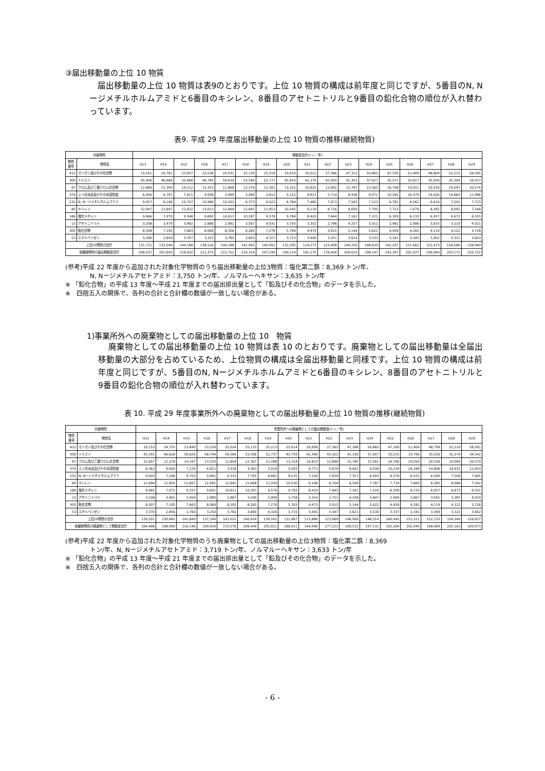③届出移動量の上位 10 物質
届出移動量の上位 10 物質は表9のとおりです。上位 10 物質の構成は前年度と同じですが、5番目のN, Nージメチルホルムアミドと6番目のキシレン、8番目のアセトニトリルと9番目の鉛化合物の順位が入れ替わっています。
表9. 平成 29 年度届出移動量の上位 10 物質の推移(継続物質)
| 対象物質 | | 移動量合計(トン／年) | | | | | | | | | | | | | | | | |
| --- | --- | --- | --- | --- | --- | --- | --- | --- | --- | --- | --- | --- | --- | --- | --- | --- | --- | --- |
| 物質 番号 | 物質名 | H13 | H14 | H15 | H16 | H17 | H18 | H19 | H20 | H21 | H22 | H23 | H24 | H25 | H26 | H27 | H28 | H29 |
| 412 | マンガン及びその化合物 | 19,161 | 24,761 | 23,857 | 23,538 | 25,031 | 25,139 | 25,218 | 25,619 | 20,012 | 27,366 | 47,312 | 50,862 | 47,195 | 51,409 | 48,804 | 52,215 | 58,585 |
| 300 | トルエン | 45,456 | 46,668 | 50,868 | 48,785 | 54,639 | 53,549 | 52,771 | 45,810 | 42,370 | 42,950 | 41,355 | 37,927 | 35,537 | 33,817 | 35,059 | 35,394 | 34,557 |
| 87 | クロム及び三価クロム化合物 | 12,868 | 12,309 | 14,212 | 13,353 | 11,868 | 12,379 | 12,301 | 13,322 | 10,825 | 12,892 | 15,787 | 15,562 | 16,708 | 19,051 | 20,559 | 19,047 | 20,574 |
| 374 | ふっ化水素及びその水溶性塩 | 6,456 | 6,707 | 7,411 | 4,938 | 3,999 | 3,440 | 3,612 | 5,152 | 4,813 | 5,714 | 8,438 | 9,071 | 10,265 | 16,379 | 14,926 | 14,662 | 11,986 |
| 232 | N, Nージメチルホルムアミド | 9,957 | 8,196 | 10,747 | 10,986 | 10,303 | 8,373 | 9,022 | 8,784 | 7,480 | 7,873 | 7,563 | 7,123 | 6,781 | 6,562 | 6,619 | 7,541 | 7,723 |
| 80 | キシレン | 12,947 | 11,897 | 12,832 | 13,013 | 12,864 | 12,691 | 11,953 | 10,545 | 9,119 | 8,716 | 8,609 | 7,795 | 7,723 | 7,679 | 8,395 | 8,092 | 7,548 |
| 186 | 塩化メチレン | 9,966 | 7,979 | 9,348 | 9,695 | 10,613 | 10,287 | 9,578 | 9,784 | 8,420 | 7,844 | 7,161 | 7,221 | 6,309 | 6,233 | 6,957 | 6,673 | 6,555 |
| 13 | アセトニトリル | 3,208 | 3,479 | 3,482 | 2,886 | 2,881 | 3,567 | 4,031 | 3,793 | 3,352 | 2,786 | 4,257 | 3,912 | 2,981 | 2,906 | 3,633 | 3,519 | 4,021 |
| 305 | 鉛化合物 | 8,308 | 7,195 | 7,663 | 8,069 | 8,206 | 8,265 | 7,278 | 5,764 | 4,474 | 3,915 | 5,144 | 5,622 | 4,458 | 4,282 | 4,119 | 4,122 | 3,728 |
| 53 | エチルベンゼン | 3,396 | 2,858 | 3,767 | 3,253 | 3,785 | 3,803 | 4,327 | 3,723 | 3,408 | 3,351 | 3,624 | 3,533 | 3,341 | 3,343 | 3,402 | 3,322 | 3,663 |
| 上位10物質の合計 | | 131,722 | 132,049 | 144,188 | 138,516 | 144,188 | 141,492 | 140,091 | 132,295 | 114,273 | 123,408 | 149,250 | 148,629 | 141,297 | 151,662 | 152,473 | 154,586 | 158,940 |
| 全継続物質の届出移動量合計 | | 208,037 | 201,605 | 218,832 | 212,375 | 215,752 | 210,314 | 207,249 | 190,114 | 165,270 | 178,426 | 200,610 | 198,147 | 193,347 | 202,937 | 199,064 | 203,172 | 210,722 |
(参考)平成 22 年度から追加された対象化学物質のうち届出移動量の上位3物質：塩化第二鉄：8,369 トン/年、
N, Nージメチルアセトアミド：3,750 トン/年、ノルマルーヘキサン：3,635 トン/年
※ 「鉛化合物」の平成 13 年度～平成 21 年度までの届出排出量として「鉛及びその化合物」のデータを示した。
※　四捨五入の関係で、各列の合計と合計欄の数値が一致しない場合がある。
1)事業所外への廃棄物としての届出移動量の上位 10　物質
廃棄物としての届出移動量の上位 10 物質は表 10 のとおりです。廃棄物としての届出移動量は全届出移動量の大部分を占めているため、上位物質の構成は全届出移動量と同様です。上位 10 物質の構成は前年度と同じですが、5番目のN, Nージメチルホルムアミドと6番目のキシレン、8番目のアセトニトリルと9番目の鉛化合物の順位が入れ替わっています。
表 10. 平成 29 年度事業所外への廃棄物としての届出移動量の上位 10 物質の推移(継続物質)
| 対象物質 | | 事業所外への廃棄物としての届出移動量(トン／年) | | | | | | | | | | | | | | | | |
| --- | --- | --- | --- | --- | --- | --- | --- | --- | --- | --- | --- | --- | --- | --- | --- | --- | --- | --- |
| 物質 番号 | 物質名 | H13 | H14 | H15 | H16 | H17 | H18 | H19 | H20 | H21 | H22 | H23 | H24 | H25 | H26 | H27 | H28 | H29 |
| 412 | マンガン及びその化合物 | 19,153 | 24,755 | 23,849 | 23,530 | 25,024 | 25,133 | 25,213 | 25,614 | 20,008 | 27,363 | 47,308 | 50,860 | 47,190 | 51,404 | 48,799 | 52,210 | 58,581 |
| 300 | トルエン | 45,391 | 46,628 | 50,829 | 48,744 | 54,584 | 53,506 | 52,737 | 45,759 | 42,340 | 42,922 | 41,330 | 37,907 | 35,515 | 33,796 | 35,030 | 35,374 | 34,542 |
| 87 | クロム及び三価クロム化合物 | 12,857 | 12,278 | 14,167 | 13,333 | 11,854 | 12,367 | 12,288 | 13,314 | 10,819 | 12,890 | 15,785 | 15,561 | 16,706 | 19,050 | 20,556 | 19,045 | 20,570 |
| 374 | ふっ化水素及びその水溶性塩 | 6,363 | 6,600 | 7,276 | 4,821 | 3,918 | 3,363 | 3,554 | 5,093 | 4,773 | 5,674 | 8,401 | 9,038 | 10,234 | 16,348 | 14,896 | 14,631 | 11,953 |
| 232 | N, Nージメチルホルムアミド | 9,003 | 7,248 | 9,703 | 9,941 | 9,333 | 7,705 | 8,681 | 8,535 | 7,226 | 7,659 | 7,357 | 6,943 | 6,578 | 6,521 | 6,590 | 7,500 | 7,685 |
| 80 | キシレン | 12,894 | 11,850 | 12,807 | 12,992 | 12,842 | 12,668 | 11,939 | 10,530 | 9,108 | 8,704 | 8,599 | 7,787 | 7,714 | 7,669 | 8,385 | 8,086 | 7,542 |
| 186 | 塩化メチレン | 9,965 | 7,971 | 9,337 | 9,691 | 10,611 | 10,287 | 9,576 | 9,783 | 8,419 | 7,843 | 7,161 | 7,220 | 6,309 | 6,233 | 6,957 | 6,673 | 6,555 |
| 13 | アセトニトリル | 3,198 | 3,461 | 3,459 | 2,880 | 2,867 | 3,540 | 3,999 | 3,758 | 3,314 | 2,751 | 4,198 | 3,847 | 2,904 | 2,867 | 3,501 | 3,387 | 4,010 |
| 305 | 鉛化合物 | 8,307 | 7,195 | 7,663 | 8,069 | 8,205 | 8,265 | 7,278 | 5,763 | 4,473 | 3,915 | 5,144 | 5,622 | 4,458 | 4,282 | 4,119 | 4,122 | 3,728 |
| 53 | エチルベンゼン | 3,370 | 2,856 | 3,760 | 3,250 | 3,782 | 3,800 | 4,326 | 3,719 | 3,405 | 3,347 | 3,621 | 3,530 | 3,337 | 3,341 | 3,399 | 3,321 | 3,662 |
| 上位10物質の合計 | | 130,501 | 130,842 | 142,849 | 137,249 | 143,022 | 140,634 | 139,591 | 131,867 | 113,886 | 123,069 | 148,906 | 148,314 | 140,945 | 151,511 | 152,233 | 154,349 | 158,827 |
| 全継続物質の廃棄物として移動量合計 | | 204,486 | 198,969 | 216,146 | 209,914 | 213,576 | 208,449 | 205,811 | 188,911 | 164,096 | 177,221 | 199,532 | 197,131 | 192,264 | 202,040 | 198,069 | 202,163 | 209,973 |
(参考)平成 22 年度から追加された対象化学物質のうち廃棄物としての届出移動量の上位3物質：塩化第二鉄：8,369
トン/年、N, Nージメチルアセトアミド：3,719 トン/年、ノルマルーヘキサン：3,633 トン/年
※ 「鉛化合物」の平成 13 年度～平成 21 年度までの届出排出量として「鉛及びその化合物」のデータを示した。
※　四捨五入の関係で、各列の合計と合計欄の数値が一致しない場合がある。
- 6 -